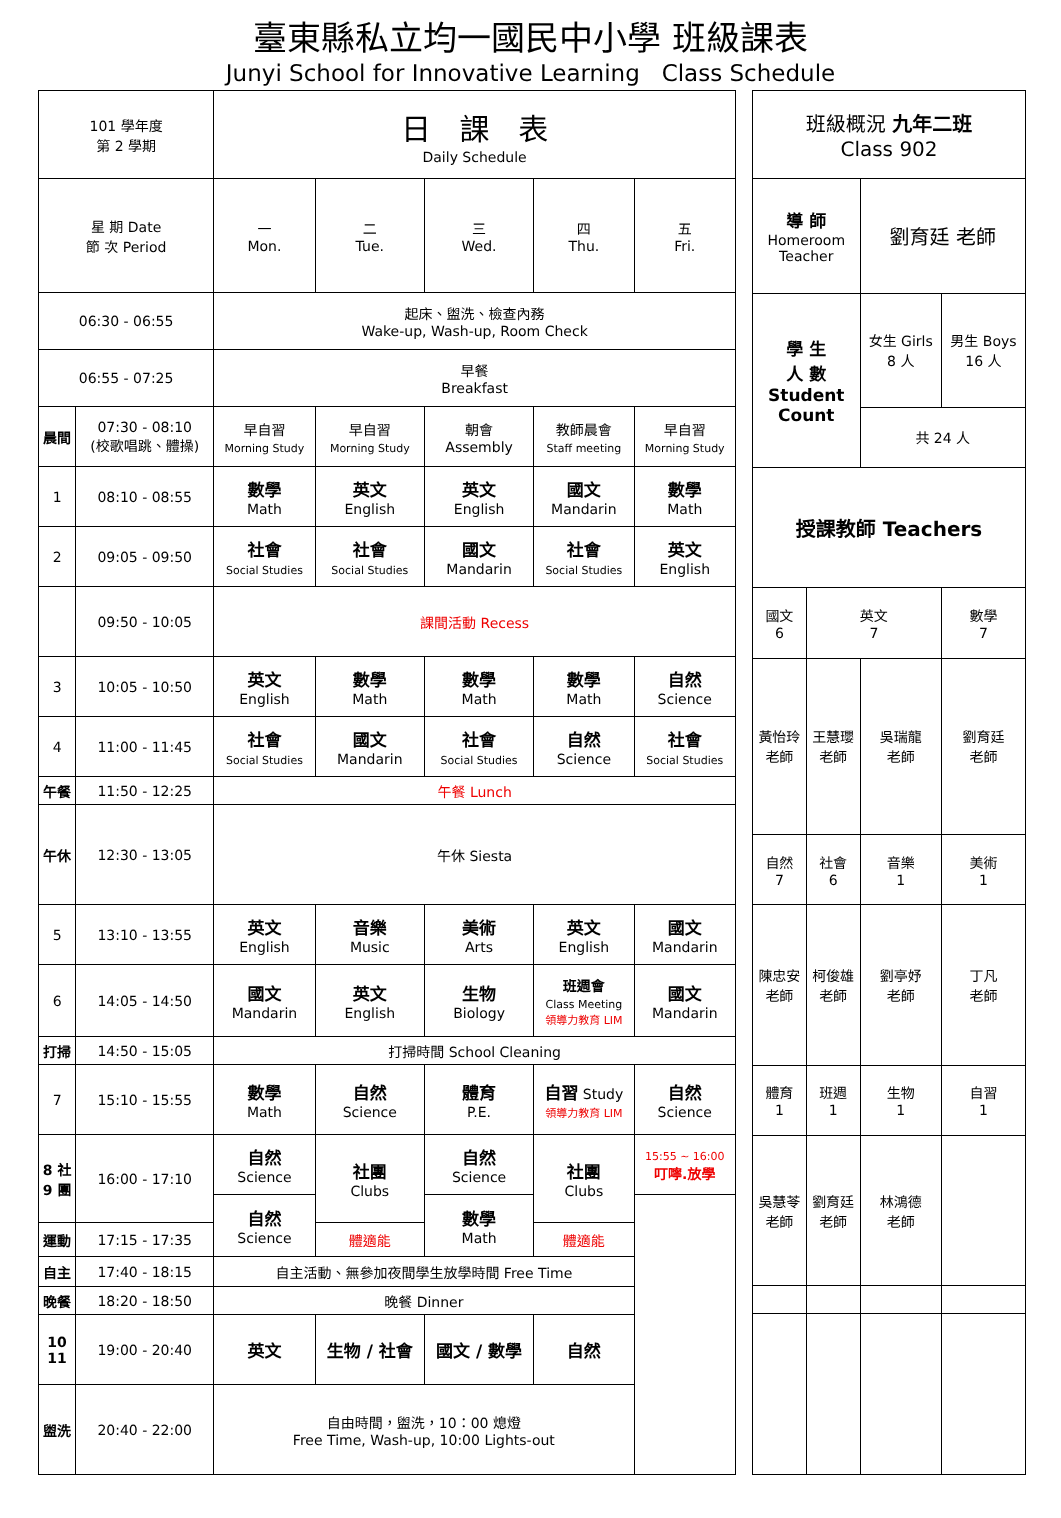臺東縣私立均一國民中小學 班級課表
Junyi School for Innovative Learning Class Schedule
| 101 學年度 第 2 學期 | | 日 課 表 Daily Schedule | | | | |
| 星 期 Date 節 次 Period | | 一 Mon. | 二 Tue. | 三 Wed. | 四 Thu. | 五 Fri. |
| 06:30 - 06:55 | | 起床、盥洗、檢查內務 Wake-up, Wash-up, Room Check | | | | |
| 06:55 - 07:25 | | 早餐 Breakfast | | | | |
| 晨間 | 07:30 - 08:10 (校歌唱跳、體操) | 早自習 Morning Study | 早自習 Morning Study | 朝會 Assembly | 教師晨會 Staff meeting | 早自習 Morning Study |
| 1 | 08:10 - 08:55 | 數學 Math | 英文 English | 英文 English | 國文 Mandarin | 數學 Math |
| 2 | 09:05 - 09:50 | 社會 Social Studies | 社會 Social Studies | 國文 Mandarin | 社會 Social Studies | 英文 English |
| | 09:50 - 10:05 | 課間活動 Recess | | | | |
| 3 | 10:05 - 10:50 | 英文 English | 數學 Math | 數學 Math | 數學 Math | 自然 Science |
| 4 | 11:00 - 11:45 | 社會 Social Studies | 國文 Mandarin | 社會 Social Studies | 自然 Science | 社會 Social Studies |
| 午餐 | 11:50 - 12:25 | 午餐 Lunch | | | | |
| 午休 | 12:30 - 13:05 | 午休 Siesta | | | | |
| 5 | 13:10 - 13:55 | 英文 English | 音樂 Music | 美術 Arts | 英文 English | 國文 Mandarin |
| 6 | 14:05 - 14:50 | 國文 Mandarin | 英文 English | 生物 Biology | 班週會 Class Meeting 領導力教育 LIM | 國文 Mandarin |
| 打掃 | 14:50 - 15:05 | 打掃時間 School Cleaning | | | | |
| 7 | 15:10 - 15:55 | 數學 Math | 自然 Science | 體育 P.E. | 自習 Study 領導力教育 LIM | 自然 Science |
| 8 社 9 團 | 16:00 - 17:10 | 自然 Science | 社團 Clubs | 自然 Science | 社團 Clubs | 15:55 ~ 16:00 叮嚀.放學 |
| | | 自然 Science | | 數學 Math | | |
| 運動 | 17:15 - 17:35 | | 體適能 | | 體適能 | |
| 自主 | 17:40 - 18:15 | 自主活動、無參加夜間學生放學時間 Free Time | | | | |
| 晚餐 | 18:20 - 18:50 | 晚餐 Dinner | | | | |
| 10 11 | 19:00 - 20:40 | 英文 | 生物 / 社會 | 國文 / 數學 | 自然 | |
| 盥洗 | 20:40 - 22:00 | 自由時間，盥洗，10：00 熄燈 Free Time, Wash-up, 10:00 Lights-out | | | | |
| 班級概況 九年二班 Class 902 | | | |
| 導 師 Homeroom Teacher | | 劉育廷 老師 | |
| 學 生 人 數 Student Count | | 女生 Girls 8 人 | 男生 Boys 16 人 |
| | | 共 24 人 | |
| 授課教師 Teachers | | | |
| 國文 6 | 英文 7 | | 數學 7 |
| 黃怡玲 老師 | 王慧瓔 老師 | 吳瑞龍 老師 | 劉育廷 老師 |
| 自然 7 | 社會 6 | 音樂 1 | 美術 1 |
| 陳忠安 老師 | 柯俊雄 老師 | 劉亭妤 老師 | 丁凡 老師 |
| 體育 1 | 班週 1 | 生物 1 | 自習 1 |
| 吳慧苓 老師 | 劉育廷 老師 | 林鴻德 老師 | |